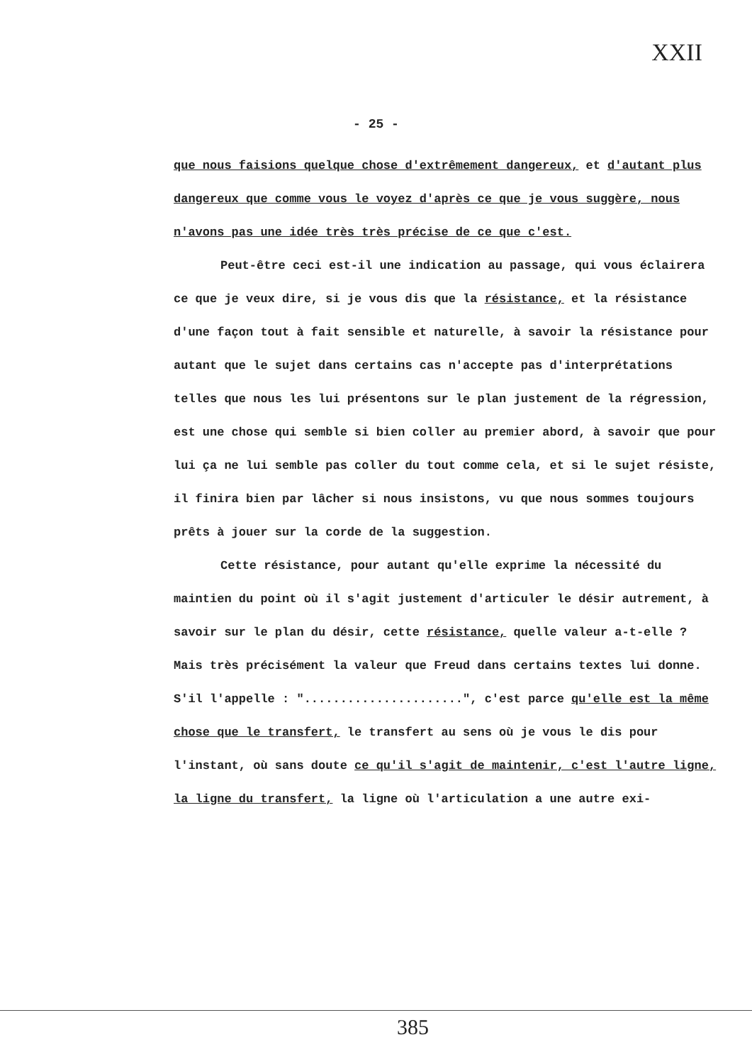XXII
- 25 -
que nous faisions quelque chose d'extrêmement dangereux, et d'autant plus dangereux que comme vous le voyez d'après ce que je vous suggère, nous n'avons pas une idée très très précise de ce que c'est.
Peut-être ceci est-il une indication au passage, qui vous éclairera ce que je veux dire, si je vous dis que la résistance, et la résistance d'une façon tout à fait sensible et naturelle, à savoir la résistance pour autant que le sujet dans certains cas n'accepte pas d'interprétations telles que nous les lui présentons sur le plan justement de la régression, est une chose qui semble si bien coller au premier abord, à savoir que pour lui ça ne lui semble pas coller du tout comme cela, et si le sujet résiste, il finira bien par lâcher si nous insistons, vu que nous sommes toujours prêts à jouer sur la corde de la suggestion.
Cette résistance, pour autant qu'elle exprime la nécessité du maintien du point où il s'agit justement d'articuler le désir autrement, à savoir sur le plan du désir, cette résistance, quelle valeur a-t-elle ? Mais très précisément la valeur que Freud dans certains textes lui donne. S'il l'appelle : "......................", c'est parce qu'elle est la même chose que le transfert, le transfert au sens où je vous le dis pour l'instant, où sans doute ce qu'il s'agit de maintenir, c'est l'autre ligne, la ligne du transfert, la ligne où l'articulation a une autre exi-
385